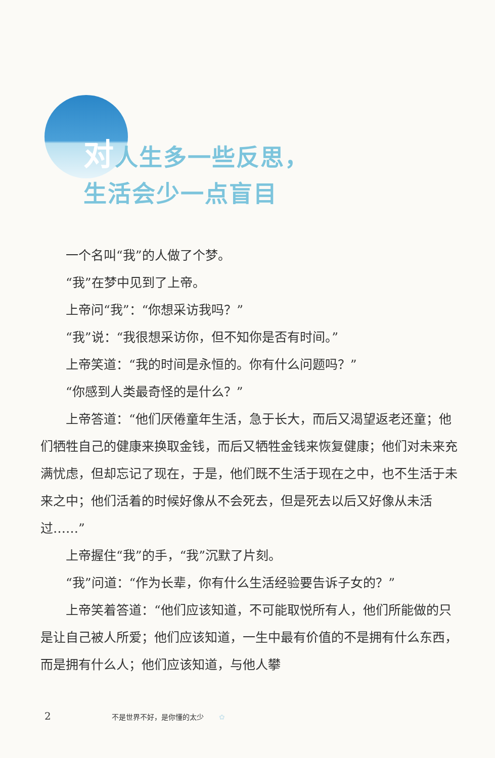对人生多一些反思，
生活会少一点盲目
一个名叫“我”的人做了个梦。
“我”在梦中见到了上帝。
上帝问“我”：“你想采访我吗？”
“我”说：“我很想采访你，但不知你是否有时间。”
上帝笑道：“我的时间是永恒的。你有什么问题吗？”
“你感到人类最奇怪的是什么？”
上帝答道：“他们厌倦童年生活，急于长大，而后又渴望返老还童；他们牺牲自己的健康来换取金钱，而后又牺牲金钱来恢复健康；他们对未来充满忧虑，但却忘记了现在，于是，他们既不生活于现在之中，也不生活于未来之中；他们活着的时候好像从不会死去，但是死去以后又好像从未活过……”
上帝握住“我”的手，“我”沉默了片刻。
“我”问道：“作为长辈，你有什么生活经验要告诉子女的？”
上帝笑着答道：“他们应该知道，不可能取悦所有人，他们所能做的只是让自己被人所爱；他们应该知道，一生中最有价值的不是拥有什么东西，而是拥有什么人；他们应该知道，与他人攀
2 不是世界不好，是你懂的太少 ✿